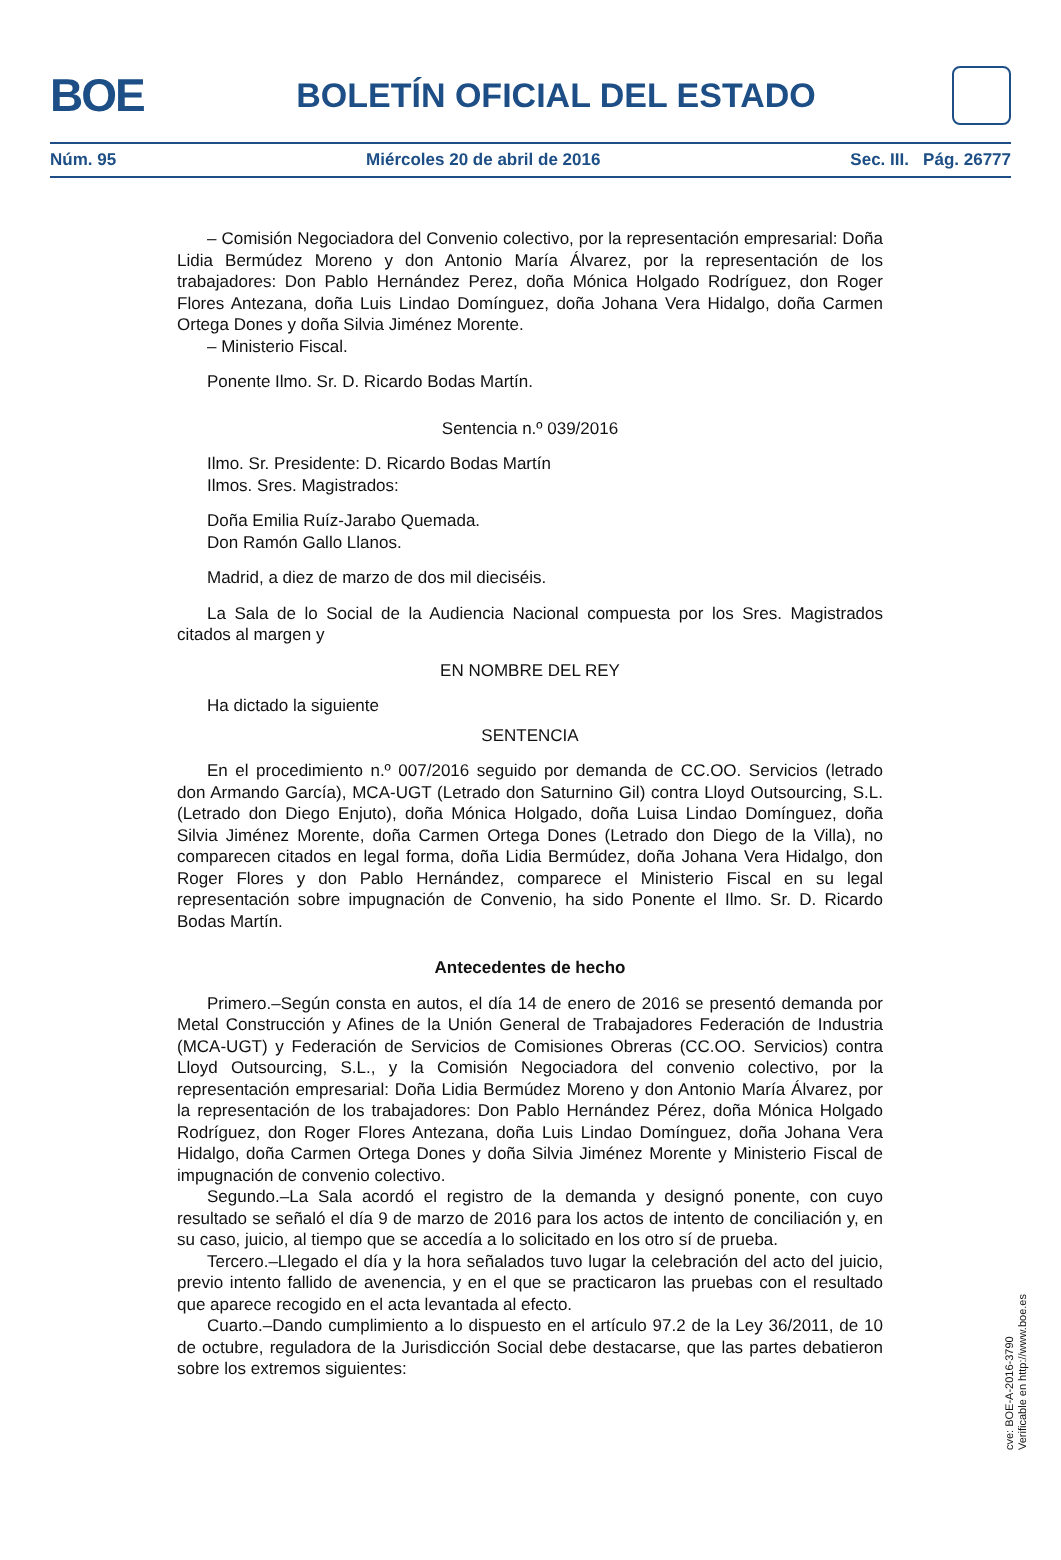BOE
BOLETÍN OFICIAL DEL ESTADO
Núm. 95 Miércoles 20 de abril de 2016 Sec. III. Pág. 26777
– Comisión Negociadora del Convenio colectivo, por la representación empresarial: Doña Lidia Bermúdez Moreno y don Antonio María Álvarez, por la representación de los trabajadores: Don Pablo Hernández Perez, doña Mónica Holgado Rodríguez, don Roger Flores Antezana, doña Luis Lindao Domínguez, doña Johana Vera Hidalgo, doña Carmen Ortega Dones y doña Silvia Jiménez Morente.
– Ministerio Fiscal.
Ponente Ilmo. Sr. D. Ricardo Bodas Martín.
Sentencia n.º 039/2016
Ilmo. Sr. Presidente: D. Ricardo Bodas Martín
Ilmos. Sres. Magistrados:
Doña Emilia Ruíz-Jarabo Quemada.
Don Ramón Gallo Llanos.
Madrid, a diez de marzo de dos mil dieciséis.
La Sala de lo Social de la Audiencia Nacional compuesta por los Sres. Magistrados citados al margen y
EN NOMBRE DEL REY
Ha dictado la siguiente
SENTENCIA
En el procedimiento n.º 007/2016 seguido por demanda de CC.OO. Servicios (letrado don Armando García), MCA-UGT (Letrado don Saturnino Gil) contra Lloyd Outsourcing, S.L. (Letrado don Diego Enjuto), doña Mónica Holgado, doña Luisa Lindao Domínguez, doña Silvia Jiménez Morente, doña Carmen Ortega Dones (Letrado don Diego de la Villa), no comparecen citados en legal forma, doña Lidia Bermúdez, doña Johana Vera Hidalgo, don Roger Flores y don Pablo Hernández, comparece el Ministerio Fiscal en su legal representación sobre impugnación de Convenio, ha sido Ponente el Ilmo. Sr. D. Ricardo Bodas Martín.
Antecedentes de hecho
Primero.–Según consta en autos, el día 14 de enero de 2016 se presentó demanda por Metal Construcción y Afines de la Unión General de Trabajadores Federación de Industria (MCA-UGT) y Federación de Servicios de Comisiones Obreras (CC.OO. Servicios) contra Lloyd Outsourcing, S.L., y la Comisión Negociadora del convenio colectivo, por la representación empresarial: Doña Lidia Bermúdez Moreno y don Antonio María Álvarez, por la representación de los trabajadores: Don Pablo Hernández Pérez, doña Mónica Holgado Rodríguez, don Roger Flores Antezana, doña Luis Lindao Domínguez, doña Johana Vera Hidalgo, doña Carmen Ortega Dones y doña Silvia Jiménez Morente y Ministerio Fiscal de impugnación de convenio colectivo.
Segundo.–La Sala acordó el registro de la demanda y designó ponente, con cuyo resultado se señaló el día 9 de marzo de 2016 para los actos de intento de conciliación y, en su caso, juicio, al tiempo que se accedía a lo solicitado en los otro sí de prueba.
Tercero.–Llegado el día y la hora señalados tuvo lugar la celebración del acto del juicio, previo intento fallido de avenencia, y en el que se practicaron las pruebas con el resultado que aparece recogido en el acta levantada al efecto.
Cuarto.–Dando cumplimiento a lo dispuesto en el artículo 97.2 de la Ley 36/2011, de 10 de octubre, reguladora de la Jurisdicción Social debe destacarse, que las partes debatieron sobre los extremos siguientes:
cve: BOE-A-2016-3790
Verificable en http://www.boe.es